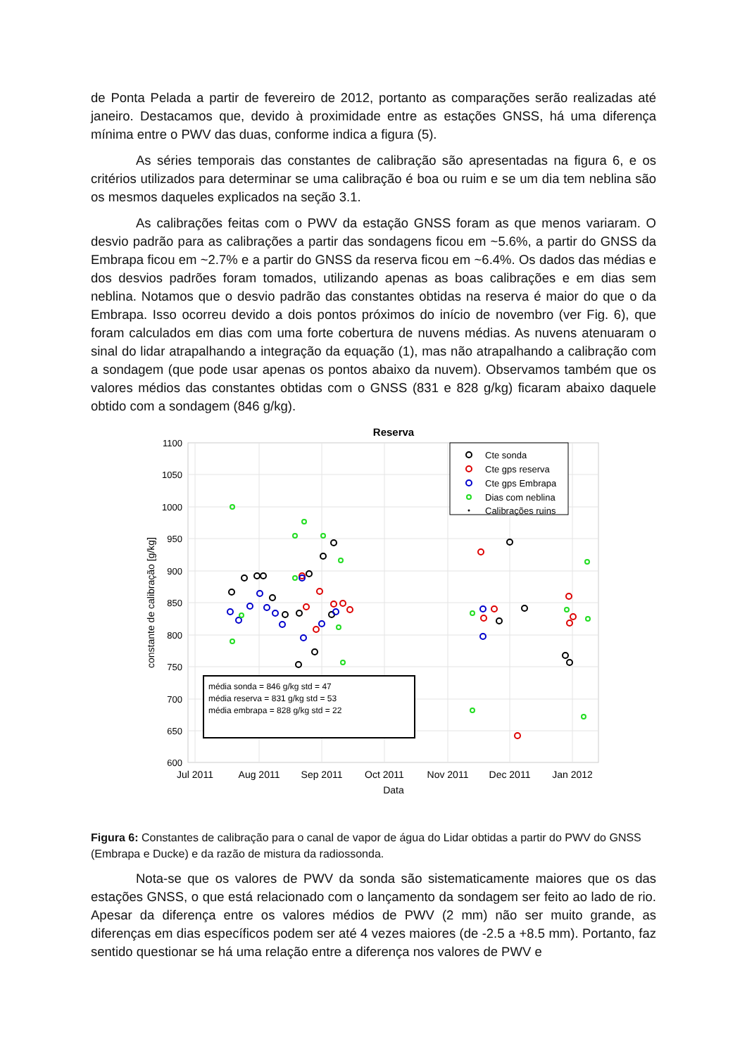de Ponta Pelada a partir de fevereiro de 2012, portanto as comparações serão realizadas até janeiro. Destacamos que, devido à proximidade entre as estações GNSS, há uma diferença mínima entre o PWV das duas, conforme indica a figura (5).
As séries temporais das constantes de calibração são apresentadas na figura 6, e os critérios utilizados para determinar se uma calibração é boa ou ruim e se um dia tem neblina são os mesmos daqueles explicados na seção 3.1.
As calibrações feitas com o PWV da estação GNSS foram as que menos variaram. O desvio padrão para as calibrações a partir das sondagens ficou em ~5.6%, a partir do GNSS da Embrapa ficou em ~2.7% e a partir do GNSS da reserva ficou em ~6.4%. Os dados das médias e dos desvios padrões foram tomados, utilizando apenas as boas calibrações e em dias sem neblina. Notamos que o desvio padrão das constantes obtidas na reserva é maior do que o da Embrapa. Isso ocorreu devido a dois pontos próximos do início de novembro (ver Fig. 6), que foram calculados em dias com uma forte cobertura de nuvens médias. As nuvens atenuaram o sinal do lidar atrapalhando a integração da equação (1), mas não atrapalhando a calibração com a sondagem (que pode usar apenas os pontos abaixo da nuvem). Observamos também que os valores médios das constantes obtidas com o GNSS (831 e 828 g/kg) ficaram abaixo daquele obtido com a sondagem (846 g/kg).
Reserva
1100
1050
1000
950
900
850
800
750
700
650
600
Jul 2011
Aug 2011
Sep 2011
Oct 2011
Nov 2011
Dec 2011
Jan 2012
Data
constante de calibração [g/kg]
Cte sonda
Cte gps reserva
Cte gps Embrapa
Dias com neblina
Calibrações ruins
média sonda = 846 g/kg std = 47
média reserva = 831 g/kg std = 53
média embrapa = 828 g/kg std = 22
Figura 6: Constantes de calibração para o canal de vapor de água do Lidar obtidas a partir do PWV do GNSS (Embrapa e Ducke) e da razão de mistura da radiossonda.
Nota-se que os valores de PWV da sonda são sistematicamente maiores que os das estações GNSS, o que está relacionado com o lançamento da sondagem ser feito ao lado de rio. Apesar da diferença entre os valores médios de PWV (2 mm) não ser muito grande, as diferenças em dias específicos podem ser até 4 vezes maiores (de -2.5 a +8.5 mm). Portanto, faz sentido questionar se há uma relação entre a diferença nos valores de PWV e